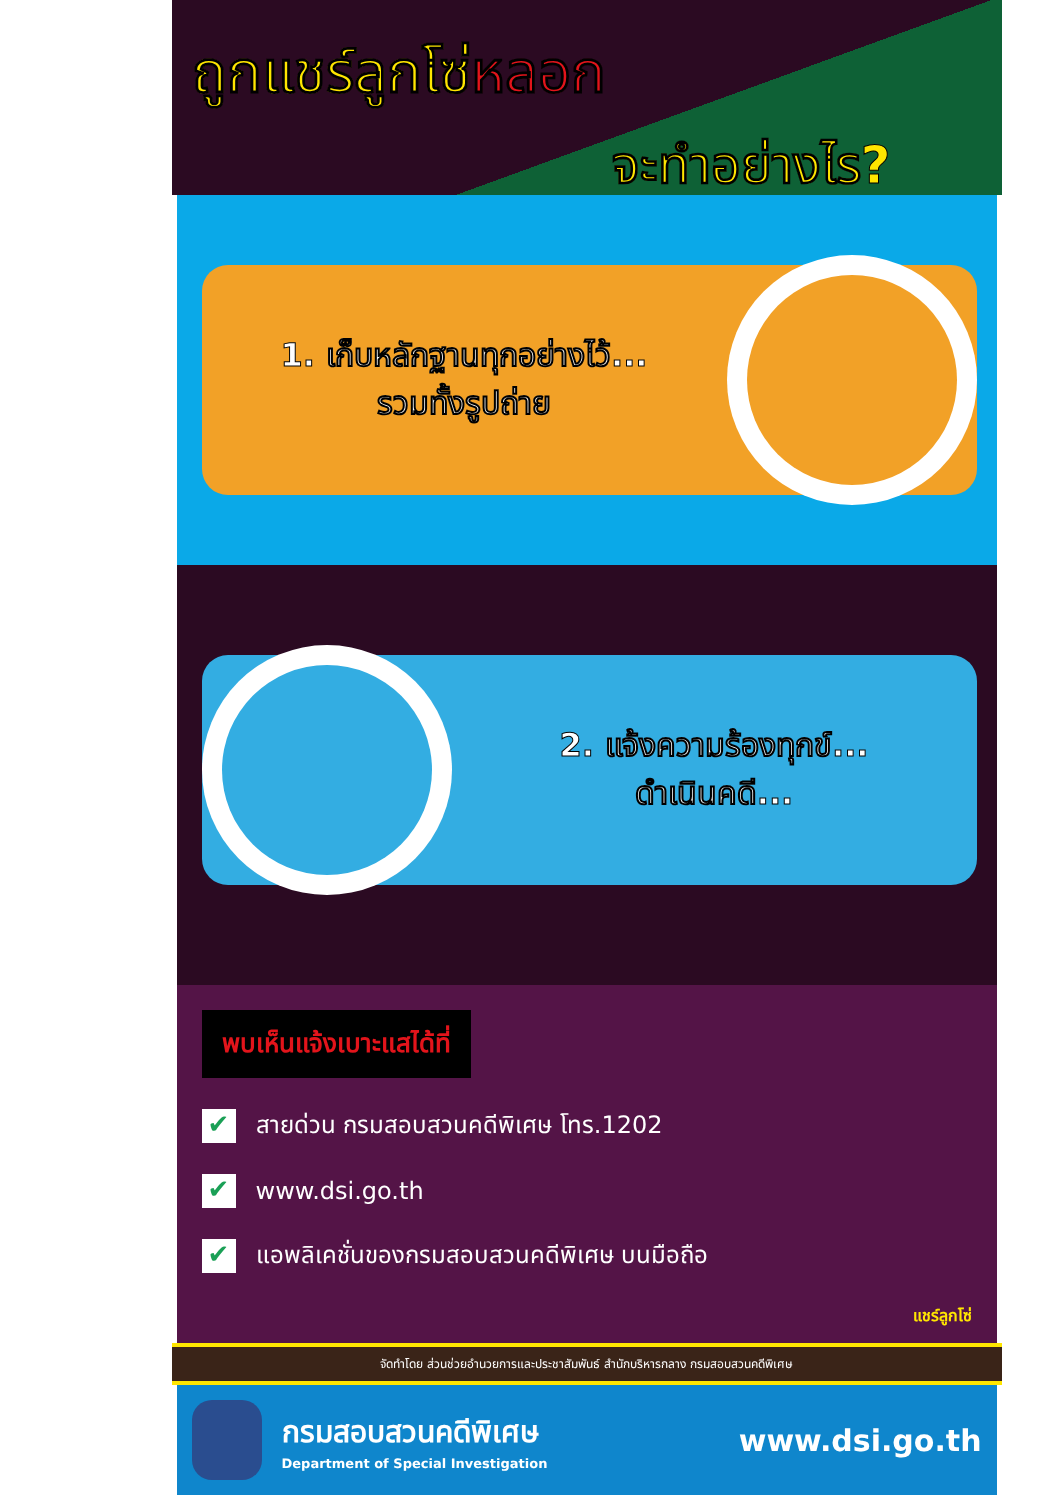ถูกแชร์ลูกโซ่หลอก
จะทำอย่างไร?
1. เก็บหลักฐานทุกอย่างไว้...
รวมทั้งรูปถ่าย
2. แจ้งความร้องทุกข์...
ดำเนินคดี...
พบเห็นแจ้งเบาะแสได้ที่
✔ สายด่วน กรมสอบสวนคดีพิเศษ โทร.1202
✔ www.dsi.go.th
✔ แอพลิเคชั่นของกรมสอบสวนคดีพิเศษ บนมือถือ
แชร์ลูกโซ่
จัดทำโดย ส่วนช่วยอำนวยการและประชาสัมพันธ์ สำนักบริหารกลาง กรมสอบสวนคดีพิเศษ
กรมสอบสวนคดีพิเศษ
Department of Special Investigation
www.dsi.go.th